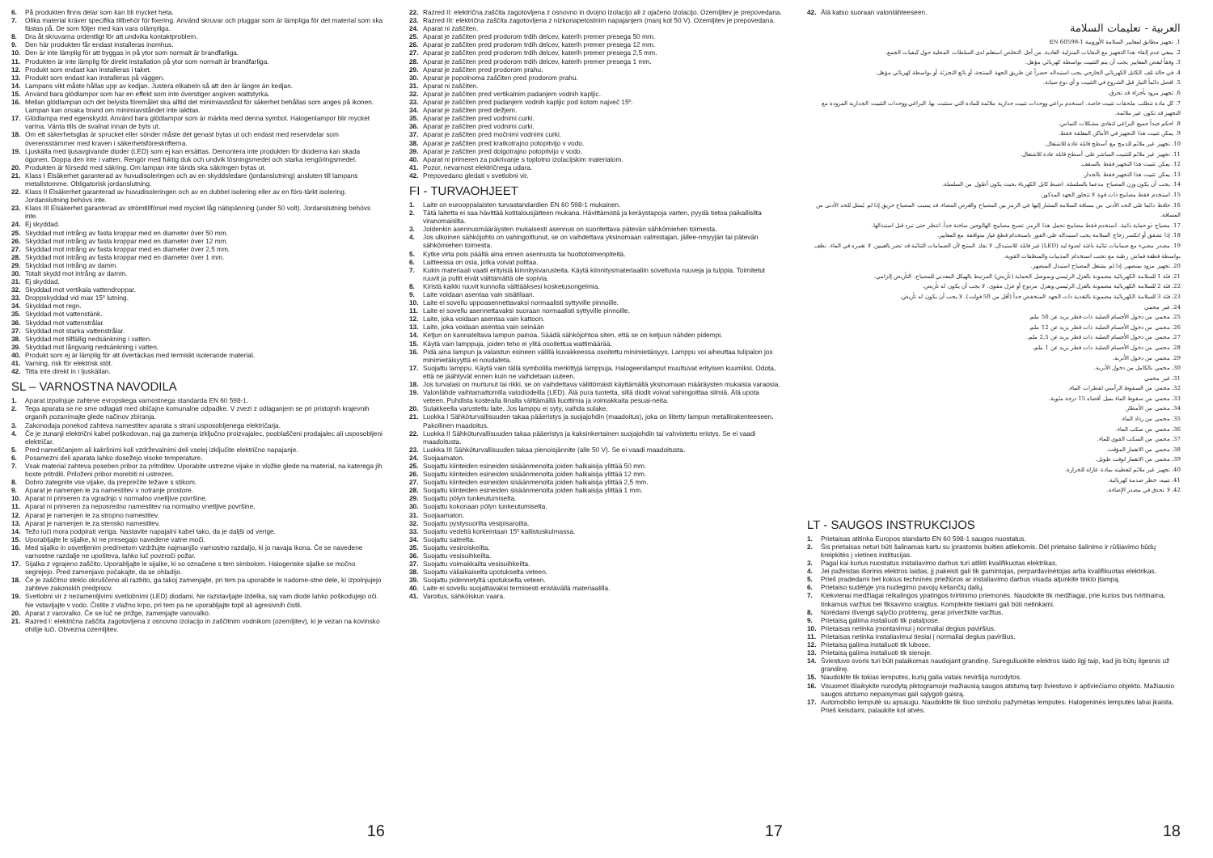6. På produkten finns delar som kan bli mycket heta.
7. Olika material kräver specifika tillbehör för fixering. Använd skruvar och pluggar som är lämpliga för det material som ska fästas på. De som följer med kan vara olämpliga.
8. Dra åt skruvarna ordentligt för att undvika kontaktproblem.
9. Den här produkten får endast installeras inomhus.
10. Den är inte lämplig för att byggas in på ytor som normalt är brandfarliga.
11. Produkten är inte lämplig för direkt installation på ytor som normalt är brandfarliga.
12. Produkt som endast kan installeras i taket.
13. Produkt som endast kan installeras på väggen.
14. Lampans vikt måste hållas upp av kedjan. Justera elkabeln så att den är längre än kedjan.
15. Använd bara glödlampor som har en effekt som inte överstiger angiven wattstyrka.
16. Mellan glödlampan och det belysta föremålet ska alltid det minimiavstånd för säkerhet behållas som anges på ikonen. Lampan kan orsaka brand om minimiavståndet inte iakttas.
17. Glödlampa med egenskydd. Använd bara glödlampor som är märkta med denna symbol. Halogenlampor blir mycket varma. Vänta tills de svalnat innan de byts ut.
18. Om ett säkerhetsglas är sprucket eller sönder måste det genast bytas ut och endast med reservdelar som överensstämmer med kraven i säkerhetsföreskrifterna.
19. Ljuskälla med ljusavgivande dioder (LED) som ej kan ersättas. Demontera inte produkten för dioderna kan skada ögonen. Doppa den inte i vatten. Rengör med fuktig duk och undvik lösningsmedel och starka rengöringsmedel.
20. Produkten är försedd med säkring. Om lampan inte tänds ska säkringen bytas ut.
21. Klass I Elsäkerhet garanterad av huvudisoleringen och av en skyddsledare (jordanslutning) ansluten till lampans metallstomme. Obligatorisk jordanslutning.
22. Klass II Elsäkerhet garanterad av huvudisoleringen och av en dubbel isolering eller av en förs-tärkt isolering. Jordanslutning behövs inte.
23. Klass III Elsäkerhet garanterad av strömtillförsel med mycket låg nätspänning (under 50 volt). Jordanslutning behövs inte.
24. Ej skyddad.
25. Skyddad mot intrång av fasta kroppar med en diameter över 50 mm.
26. Skyddad mot intrång av fasta kroppar med en diameter över 12 mm.
27. Skyddad mot intrång av fasta kroppar med en diameter över 2,5 mm.
28. Skyddad mot intrång av fasta kroppar med en diameter över 1 mm.
29. Skyddad mot intrång av damm.
30. Totalt skydd mot intrång av damm.
31. Ej skyddad.
32. Skyddad mot vertikala vattendroppar.
33. Droppskyddad vid max 15º lutning.
34. Skyddad mot regn.
35. Skyddad mot vattenstänk.
36. Skyddad mot vattenstrålar.
37. Skyddad mot starka vattenstrålar.
38. Skyddad mot tillfällig nedsänkning i vatten.
39. Skyddad mot långvarig nedsänkning i vatten.
40. Produkt som ej är lämplig för att övertäckas med termiskt isolerande material.
41. Varning, risk för elektrisk stöt.
42. Titta inte direkt in i ljuskällan.
SL – VARNOSTNA NAVODILA
1. Aparat izpolnjuje zahteve evropskega varnostnega standarda EN 60 598-1.
2. Tega aparata se ne sme odlagati med običajne komunalne odpadke. V zvezi z odlaganjem se pri pristojnih krajevnih organih pozanimajte glede načinov zbiranja.
3. Zakonodaja ponekod zahteva namestitev aparata s strani usposobljenega električarja.
4. Če je zunanji električni kabel poškodovan, naj ga zamenja izključno proizvajalec, pooblaščeni prodajalec ali usposobljeni električar.
5. Pred nameščanjem ali kakršnimi koli vzdrževalnimi deli vselej izključite električno napajanje.
6. Posamezni deli aparata lahko dosežejo visoke temperature.
7. Vsak material zahteva poseben pribor za pritrditev. Uporabite ustrezne vijake in vložke glede na material, na katerega jih boste pritrdili. Priloženi pribor morebiti ni ustrezen.
8. Dobro zategnite vse vijake, da preprečite težave s stikom.
9. Aparat je namenjen le za namestitev v notranje prostore.
10. Aparat ni primeren za vgradnjo v normalno vnetljive površine.
11. Aparat ni primeren za neposredno namestitev na normalno vnetljive površine.
12. Aparat je namenjen le za stropno namestitev.
13. Aparat je namenjen le za stensko namestitev.
14. Težo luči mora podpirati veriga. Nastavite napajalni kabel tako, da je daljši od verige.
15. Uporabljajte le sijalke, ki ne presegajo navedene vatne moči.
16. Med sijalko in osvetljenim predmetom vzdržujte najmanjšo varnostno razdaljo, ki jo navaja ikona. Če se navedene varnostne razdalje ne upošteva, lahko luč povzroči požar.
17. Sijalka z vgrajeno zaščito. Uporabljajte le sijalke, ki so označene s tem simbolom. Halogenske sijalke se močno segrejejo. Pred zamenjavo počakajte, da se ohladijo.
18. Če je zaščitno steklo okruščeno ali razbito, ga takoj zamenjajte, pri tem pa uporabite le nadome-stne dele, ki izpolnjujejo zahteve zakonskih predpisov.
19. Svetlobni vir z nezamenljivimi svetlobnimi (LED) diodami. Ne razstavljajte izdelka, saj vam diode lahko poškodujejo oči. Ne vstavljajte v vodo. Čistite z vlažno krpo, pri tem pa ne uporabljajte topil ali agresivnih čistil.
20. Aparat z varovalko. Če se luč ne prižge, zamenjajte varovalko.
21. Razred I: električna zaščita zagotovljena z osnovno izolacijo in zaščitnim vodnikom (ozemljitev), ki je vezan na kovinsko ohišje luči. Obvezna ozemljitev.
16
22. Razred II: električna zaščita zagotovljena z osnovno in dvojno izolacijo ali z ojačeno izolacijo. Ozemljitev je prepovedana.
23. Razred III: električna zaščita zagotovljena z nizkonapetostnim napajanjem (manj kot 50 V). Ozemljitev je prepovedana.
24. Aparat ni zaščiten.
25. Aparat je zaščiten pred prodorom trdih delcev, katerih premer presega 50 mm.
26. Aparat je zaščiten pred prodorom trdih delcev, katerih premer presega 12 mm.
27. Aparat je zaščiten pred prodorom trdih delcev, katerih premer presega 2,5 mm.
28. Aparat je zaščiten pred prodorom trdih delcev, katerih premer presega 1 mm.
29. Aparat je zaščiten pred prodorom prahu.
30. Aparat je popolnoma zaščiten pred prodorom prahu.
31. Aparat ni zaščiten.
32. Aparat je zaščiten pred vertikalnim padanjem vodnih kapljic.
33. Aparat je zaščiten pred padanjem vodnih kapljic pod kotom največ 15º.
34. Aparat je zaščiten pred dežjem.
35. Aparat je zaščiten pred vodnimi curki.
36. Aparat je zaščiten pred vodnimi curki.
37. Aparat je zaščiten pred močnimi vodnimi curki.
38. Aparat je zaščiten pred kratkotrajno potopitvijo v vodo.
39. Aparat je zaščiten pred dolgotrajno potopitvijo v vodo.
40. Aparat ni primeren za pokrivanje s toplotno izolacijskim materialom.
41. Pozor, nevarnost električnega udara.
42. Prepovedano gledati v svetlobni vir.
FI - TURVAOHJEET
1. Laite on eurooppalaisten turvastandardien EN 60 598-1 mukainen.
2. Tätä laitetta ei saa hävittää kotitalousjätteen mukana. Hävittämistä ja keräystapoja varten, pyydä tietoa paikallisilta viranomaisilta.
3. Joidenkin asennusmääräysten mukaisesti asennus on suoritettava pätevän sähkömiehen toimesta.
4. Jos ulkoinen sähköjohto on vahingoittunut, se on vaihdettava yksinomaan valmistajan, jällee-nmyyjän tai pätevän sähkömiehen toimesta.
5. Kytke virta pois päältä aina ennen asennusta tai huoltotoimenpiteitä.
6. Laitteessa on osia, jotka voivat polttaa.
7. Kukin materiaali vaatii erityisiä kiinnitysvarusteita. Käytä kiinnitysmateriaaliin soveltuvia ruuveja ja tulppia. Toimitetut ruuvit ja pultit eivät välttämättä ole sopivia.
8. Kiristä kaikki ruuvit kunnolla välttääksesi kosketusongelmia.
9. Laite voidaan asentaa vain sisätilaan.
10. Laite ei sovellu uppoasennettavaksi normaalisti syttyville pinnoille.
11. Laite ei sovellu asennettavaksi suoraan normaalisti syttyville pinnoille.
12. Laite, joka voidaan asentaa vain kattoon.
13. Laite, joka voidaan asentaa vain seinään
14. Ketjun on kannateltava lampun painoa. Säädä sähköjohtoa siten, että se on ketjuun nähden pidempi.
15. Käytä vain lamppuja, joiden teho ei ylitä osoitettua wattimäärää.
16. Pidä aina lampun ja valaistun esineen välillä kuvakkeessa osoitettu minimietäisyys. Lamppu voi aiheuttaa tulipalon jos minimietäisyyttä ei noudateta.
17. Suojattu lamppu. Käytä vain tällä symbolilla merkittyjä lamppuja. Halogeenilamput muuttuvat erityisen kuumiksi. Odota, että ne jäähtyvät ennen kuin ne vaihdetaan uuteen.
18. Jos turvalasi on murtunut tai rikki, se on vaihdettava välittömästi käyttämällä yksinomaan määräysten mukaisia varaosia.
19. Valonlähde vaihtamattomilla valodiodeilla (LED). Älä pura tuotetta, sillä diodit voivat vahingoittaa silmiä. Älä upota veteen. Puhdista kostealla liinalla välttämällä liuottimia ja voimakkaita pesuai-neita.
20. Sulakkeella varustettu laite. Jos lamppu ei syty, vaihda sulake.
21. Luokka I Sähköturvallisuuden takaa pääeristys ja suojajohdin (maadoitus), joka on liitetty lampun metallirakenteeseen. Pakollinen maadoitus.
22. Luokka II Sähköturvallisuuden takaa pääeristys ja kaksinkertainen suojajohdin tai vahvistettu eristys. Se ei vaadi maadoitusta.
23. Luokka III Sähköturvallisuuden takaa pienoisjännite (alle 50 V). Se ei vaadi maadoitusta.
24. Suojaamaton.
25. Suojattu kiinteiden esineiden sisäänmenolta joiden halkaisija ylittää 50 mm.
26. Suojattu kiinteiden esineiden sisäänmenolta joiden halkaisija ylittää 12 mm.
27. Suojattu kiinteiden esineiden sisäänmenolta joiden halkaisija ylittää 2,5 mm.
28. Suojattu kiinteiden esineiden sisäänmenolta joiden halkaisija ylittää 1 mm.
29. Suojattu pölyn tunkeutumiselta.
30. Suojattu kokonaan pölyn tunkeutumiselta.
31. Suojaamaton.
32. Suojattu pystysuorilta vesipisaroilta.
33. Suojattu vedeltä korkeintaan 15º kallistuskulmassa.
34. Suojattu sateelta.
35. Suojattu vesiroiskeilta.
36. Suojattu vesisuihkeilta.
37. Suojattu voimakkailta vesisuihkeilta.
38. Suojattu väliaikaiselta upotukselta veteen.
39. Suojattu pidennetyltä upotukselta veteen.
40. Laite ei sovellu suojattavaksi termisesti eristävällä materiaalilla.
41. Varoitus, sähköiskun vaara.
17
42. Älä katso suoraan valonlähteeseen.
العربية - تعليمات السلامة
1. تجهيز مطابق لمعايير السلامة الأوروبية EN 60598-1
2. ينبغي عدم إلقاء هذا التجهيز مع النفايات المنزلية العادية. من أجل التخلص استعلم لدى السلطات المحلية حول كيفيات الجمع.
3. وفقاً لبعض المعايير يجب أن يتم التثبيت بواسطة كهربائي مؤهل.
4. في حالة تلف الكابل الكهربائي الخارجي يجب استبداله حصراً عن طريق الجهة المنتجة، أو بائع التجزئة أو بواسطة كهربائي مؤهل.
5. افصل دائماً التيار قبل الشروع في التثبيت و أي نوع صيانة.
6. تجهيز مزود بأجزاء قد تحرق.
7. كل مادة تتطلب ملحقات تثبيت خاصة. استخدم براغي ووحدات تثبيت جدارية ملائمة للمادة التي ستثبت بها. البراغي ووحدات التثبيت الجدارية المزودة مع التجهيز قد تكون غير ملائمة.
8. احكم جيداً جميع البراغي لتفادي مشكلات التماس.
9. يمكن تثبيت هذا التجهيز في الأماكن المغلقة فقط.
10. تجهيز غير ملائم للدمج مع أسطح قابلة عادة للاشتعال.
11. تجهيز غير ملائم للتثبيت المباشر على أسطح قابلة عادة للاشتعال.
12. يمكن تثبيت هذا التجهيز فقط بالسقف.
13. يمكن تثبيت هذا التجهيز فقط بالجدار.
14. يجب أن يكون وزن المصباح مدعما بالسلسلة. اضبط كابل الكهرباء بحيث يكون أطول من السلسلة.
15. استخدم فقط مصابيح ذات قوة لا تتجاوز الجهد المذكور.
16. حافظ دائما على الحد الأدنى من مسافة السلامة المشار إليها في الرمز بين المصباح والغرض المضاء. قد يسبب المصباح حريق إذا لم يُمتثل للحد الأدنى من المسافة.
17. مصباح ذو حماية ذاتية. استخدم فقط مصابيح تحمل هذا الرمز. تصبح مصابيح الهالوجين ساخنة جداً. انتظر حتى تبرد قبل استبدالها.
18. إذا تشقق أو انكسر زجاج السلامة يجب استبداله على الفور باستخدام قطع غيار متوافقة مع المعايير.
19. مصدر مضيء مع صمامات ثنائية باعثة لضوء ليد (LED) غير قابلة للاستبدال. لا تفك المنتج لأن الصمامات الثنائية قد تضر بالعينين. لا تغمره في الماء. نظف بواسطة قطعة قماش رطبة مع تجنب استخدام المذيبات والمنظفات القوية.
20. تجهيز مزود بمنصهر. إذا لم يشتعل المصباح استبدل المنصهر.
21. فئة 1 للسلامة الكهربائية مضمونة بالعزل الرئيسي وبموصل الحماية (تأريض) المرتبط بالهيكل المعدني للمصباح. التأريض إلزامي.
22. فئة 2 للسلامة الكهربائية مضمونة بالعزل الرئيسي وبعزل مزدوج أو عزل مقوى. لا يجب أن يكون له تأريض.
23. فئة 3 للسلامة الكهربائية مضمونة بالتغذية ذات الجهد المنخفض جداً (أقل من 50 فولت). لا يجب أن يكون له تأريض.
24. غير محمي
25. محمي من دخول الأجسام الصلبة ذات قطر يزيد عن 50 ملم.
26. محمي من دخول الأجسام الصلبة ذات قطر يزيد عن 12 ملم.
27. محمي من دخول الأجسام الصلبة ذات قطر يزيد عن 2,5 ملم.
28. محمي من دخول الأجسام الصلبة ذات قطر يزيد عن 1 ملم.
29. محمي من دخول الأتربة.
30. محمي بالكامل من دخول الأتربة.
31. غير محمي
32. محمي من السقوط الرأسي لقطرات الماء.
33. محمي من سقوط الماء بميل أقصاه 15 درجة مئوية.
34. محمي من الأمطار.
35. محمي من رذاذ الماء.
36. محمي من سكب الماء.
37. محمي من السكب القوي للماء.
38. محمي من الانغمار المؤقت.
39. محمي من الانغمار لوقت طويل.
40. تجهيز غير ملائم لتغطيته بمادة عازلة للحرارة.
41. تنبيه، خطر صدمة كهربائية.
42. لا تحدق في مصدر الإضاءة.
LT - SAUGOS INSTRUKCIJOS
1. Prietaisas atitinka Europos standarto EN 60 598-1 saugos nuostatus.
2. Šis prietaisas neturi būti šalinamas kartu su įprastomis buities atliekomis. Dėl prietaiso šalinimo ir rūšiavimo būdų kreipkitės į vietines institucijas.
3. Pagal kai kurius nuostatus instaliavimo darbus turi atlikti kvalifikuotas elektrikas.
4. Jei pažeistas išorinis elektros laidas, jį pakeisti gali tik gamintojas, perpardavinėtojas arba kvalifikuotas elektrikas.
5. Prieš pradedami bet kokius techninės priežiūros ar instaliavimo darbus visada atjunkite tinklo įtampą.
6. Prietaiso sudėtyje yra nudegimo pavojų keliančių dalių.
7. Kiekvienai medžiagai reikalingos ypatingos tvirtinimo priemonės. Naudokite tik medžiagai, prie kurios bus tvirtinama, tinkamus varžtus bei fiksavimo sraigtus. Komplekte tiekiami gali būti netinkami.
8. Norėdami išvengti sąlyčio problemų, gerai priveržkite varžtus.
9. Prietaisą galima instaliuoti tik patalpose.
10. Prietaisas netinka įmontavimui į normaliai degius paviršius.
11. Prietaisas netinka instaliavimui tiesiai į normaliai degius paviršius.
12. Prietaisą galima instaliuoti tik lubose.
13. Prietaisą galima instaliuoti tik sienoje.
14. Šviestuvo svoris turi būti palaikomas naudojant grandinę. Sureguliuokite elektros laido ilgį taip, kad jis būtų ilgesnis už grandinę.
15. Naudokite tik tokias lemputes, kurių galia vatais neviršija nurodytos.
16. Visuomet išlaikykite nurodytą piktogramoje mažiausią saugos atstumą tarp šviestuvo ir apšviečiamo objekto. Mažiausio saugos atstumo nepaisymas gali sąlygoti gaisrą.
17. Automobilio lemputė su apsaugu. Naudokite tik šiuo simboliu pažymėtas lemputes. Halogeninės lemputės labai įkaista. Prieš keisdami, palaukite kol atvės.
18